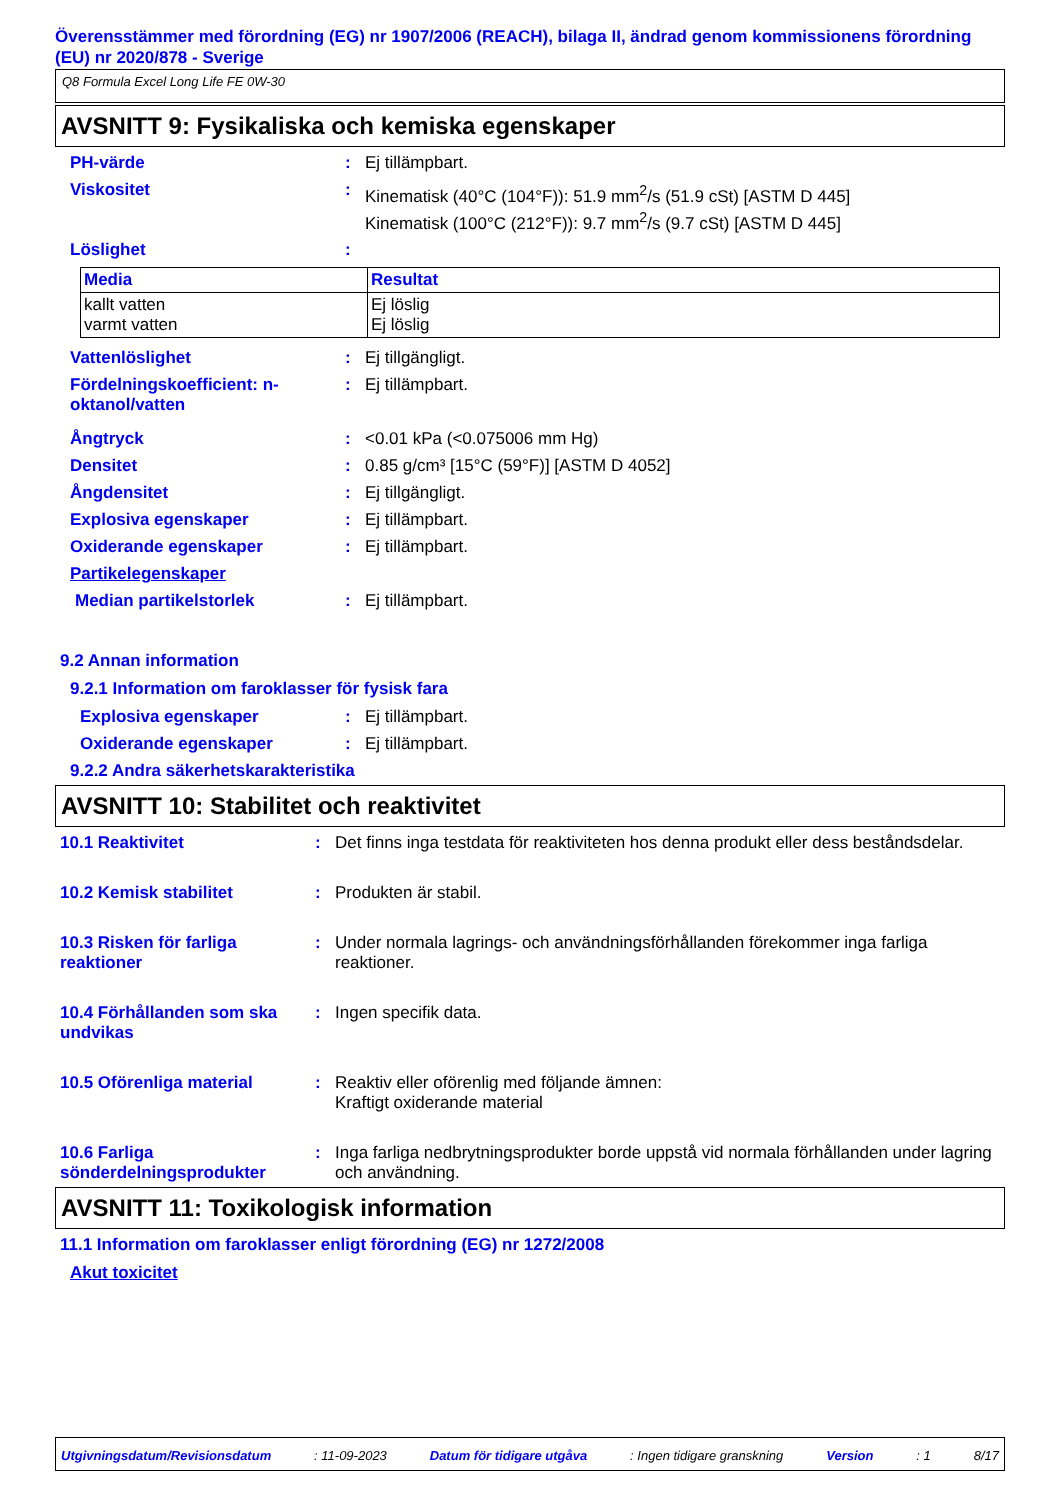Överensstämmer med förordning (EG) nr 1907/2006 (REACH), bilaga II, ändrad genom kommissionens förordning (EU) nr 2020/878 - Sverige
Q8 Formula Excel Long Life FE 0W-30
AVSNITT 9: Fysikaliska och kemiska egenskaper
PH-värde : Ej tillämpbart.
Viskositet : Kinematisk (40°C (104°F)): 51.9 mm<sup>2</sup>/s (51.9 cSt) [ASTM D 445]
Kinematisk (100°C (212°F)): 9.7 mm<sup>2</sup>/s (9.7 cSt) [ASTM D 445]
Löslighet :
| Media | Resultat |
| --- | --- |
| kallt vatten varmt vatten | Ej löslig Ej löslig |
Vattenlöslighet : Ej tillgängligt.
Fördelningskoefficient: n-oktanol/vatten
: Ej tillämpbart.
Ångtryck : <0.01 kPa (<0.075006 mm Hg)
Densitet : 0.85 g/cm³ [15°C (59°F)] [ASTM D 4052]
Ångdensitet : Ej tillgängligt.
Explosiva egenskaper : Ej tillämpbart.
Oxiderande egenskaper : Ej tillämpbart.
Partikelegenskaper
Median partikelstorlek : Ej tillämpbart.
9.2 Annan information
9.2.1 Information om faroklasser för fysisk fara
Explosiva egenskaper : Ej tillämpbart.
Oxiderande egenskaper : Ej tillämpbart.
9.2.2 Andra säkerhetskarakteristika
AVSNITT 10: Stabilitet och reaktivitet
10.1 Reaktivitet : Det finns inga testdata för reaktiviteten hos denna produkt eller dess beståndsdelar.
10.2 Kemisk stabilitet : Produkten är stabil.
10.3 Risken för farliga reaktioner
: Under normala lagrings- och användningsförhållanden förekommer inga farliga reaktioner.
10.4 Förhållanden som ska undvikas
: Ingen specifik data.
10.5 Oförenliga material : Reaktiv eller oförenlig med följande ämnen:
Kraftigt oxiderande material
10.6 Farliga sönderdelningsprodukter
: Inga farliga nedbrytningsprodukter borde uppstå vid normala förhållanden under lagring och användning.
AVSNITT 11: Toxikologisk information
11.1 Information om faroklasser enligt förordning (EG) nr 1272/2008
Akut toxicitet
Utgivningsdatum/Revisionsdatum : 11-09-2023 Datum för tidigare utgåva : Ingen tidigare granskning Version : 1 8/17